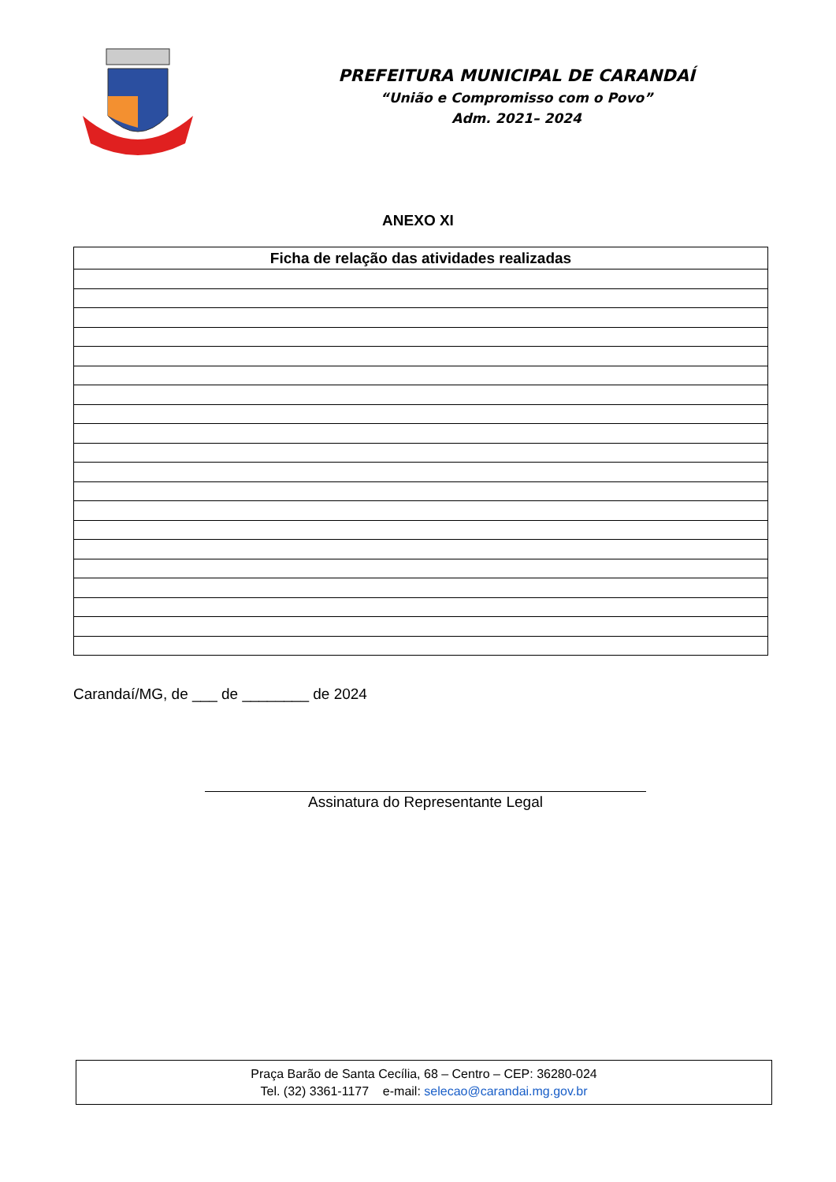PREFEITURA MUNICIPAL DE CARANDAÍ
“União e Compromisso com o Povo”
Adm. 2021– 2024
ANEXO XI
| Ficha de relação das atividades realizadas |
| --- |
Carandaí/MG, de ___ de ________ de 2024
Assinatura do Representante Legal
Praça Barão de Santa Cecília, 68 – Centro – CEP: 36280-024
Tel. (32) 3361-1177 e-mail: selecao@carandai.mg.gov.br